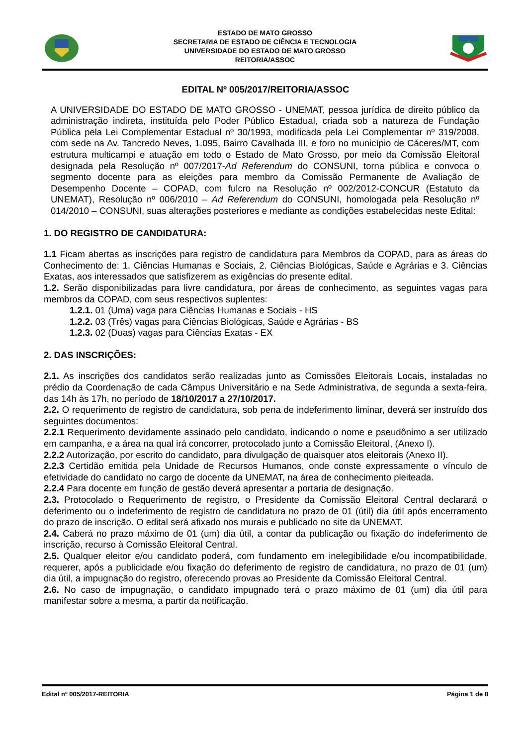ESTADO DE MATO GROSSO
SECRETARIA DE ESTADO DE CIÊNCIA E TECNOLOGIA
UNIVERSIDADE DO ESTADO DE MATO GROSSO
REITORIA/ASSOC
EDITAL Nº 005/2017/REITORIA/ASSOC
A UNIVERSIDADE DO ESTADO DE MATO GROSSO - UNEMAT, pessoa jurídica de direito público da administração indireta, instituída pelo Poder Público Estadual, criada sob a natureza de Fundação Pública pela Lei Complementar Estadual nº 30/1993, modificada pela Lei Complementar nº 319/2008, com sede na Av. Tancredo Neves, 1.095, Bairro Cavalhada III, e foro no município de Cáceres/MT, com estrutura multicampi e atuação em todo o Estado de Mato Grosso, por meio da Comissão Eleitoral designada pela Resolução nº 007/2017-Ad Referendum do CONSUNI, torna pública e convoca o segmento docente para as eleições para membro da Comissão Permanente de Avaliação de Desempenho Docente – COPAD, com fulcro na Resolução nº 002/2012-CONCUR (Estatuto da UNEMAT), Resolução nº 006/2010 – Ad Referendum do CONSUNI, homologada pela Resolução nº 014/2010 – CONSUNI, suas alterações posteriores e mediante as condições estabelecidas neste Edital:
1. DO REGISTRO DE CANDIDATURA:
1.1 Ficam abertas as inscrições para registro de candidatura para Membros da COPAD, para as áreas do Conhecimento de: 1. Ciências Humanas e Sociais, 2. Ciências Biológicas, Saúde e Agrárias e 3. Ciências Exatas, aos interessados que satisfizerem as exigências do presente edital.
1.2. Serão disponibilizadas para livre candidatura, por áreas de conhecimento, as seguintes vagas para membros da COPAD, com seus respectivos suplentes:
1.2.1. 01 (Uma) vaga para Ciências Humanas e Sociais - HS
1.2.2. 03 (Três) vagas para Ciências Biológicas, Saúde e Agrárias - BS
1.2.3. 02 (Duas) vagas para Ciências Exatas - EX
2. DAS INSCRIÇÕES:
2.1. As inscrições dos candidatos serão realizadas junto as Comissões Eleitorais Locais, instaladas no prédio da Coordenação de cada Câmpus Universitário e na Sede Administrativa, de segunda a sexta-feira, das 14h às 17h, no período de 18/10/2017 a 27/10/2017.
2.2. O requerimento de registro de candidatura, sob pena de indeferimento liminar, deverá ser instruído dos seguintes documentos:
2.2.1 Requerimento devidamente assinado pelo candidato, indicando o nome e pseudônimo a ser utilizado em campanha, e a área na qual irá concorrer, protocolado junto a Comissão Eleitoral, (Anexo I).
2.2.2 Autorização, por escrito do candidato, para divulgação de quaisquer atos eleitorais (Anexo II).
2.2.3 Certidão emitida pela Unidade de Recursos Humanos, onde conste expressamente o vínculo de efetividade do candidato no cargo de docente da UNEMAT, na área de conhecimento pleiteada.
2.2.4 Para docente em função de gestão deverá apresentar a portaria de designação.
2.3. Protocolado o Requerimento de registro, o Presidente da Comissão Eleitoral Central declarará o deferimento ou o indeferimento de registro de candidatura no prazo de 01 (útil) dia útil após encerramento do prazo de inscrição. O edital será afixado nos murais e publicado no site da UNEMAT.
2.4. Caberá no prazo máximo de 01 (um) dia útil, a contar da publicação ou fixação do indeferimento de inscrição, recurso à Comissão Eleitoral Central.
2.5. Qualquer eleitor e/ou candidato poderá, com fundamento em inelegibilidade e/ou incompatibilidade, requerer, após a publicidade e/ou fixação do deferimento de registro de candidatura, no prazo de 01 (um) dia útil, a impugnação do registro, oferecendo provas ao Presidente da Comissão Eleitoral Central.
2.6. No caso de impugnação, o candidato impugnado terá o prazo máximo de 01 (um) dia útil para manifestar sobre a mesma, a partir da notificação.
Edital nº 005/2017-REITORIA Página 1 de 8